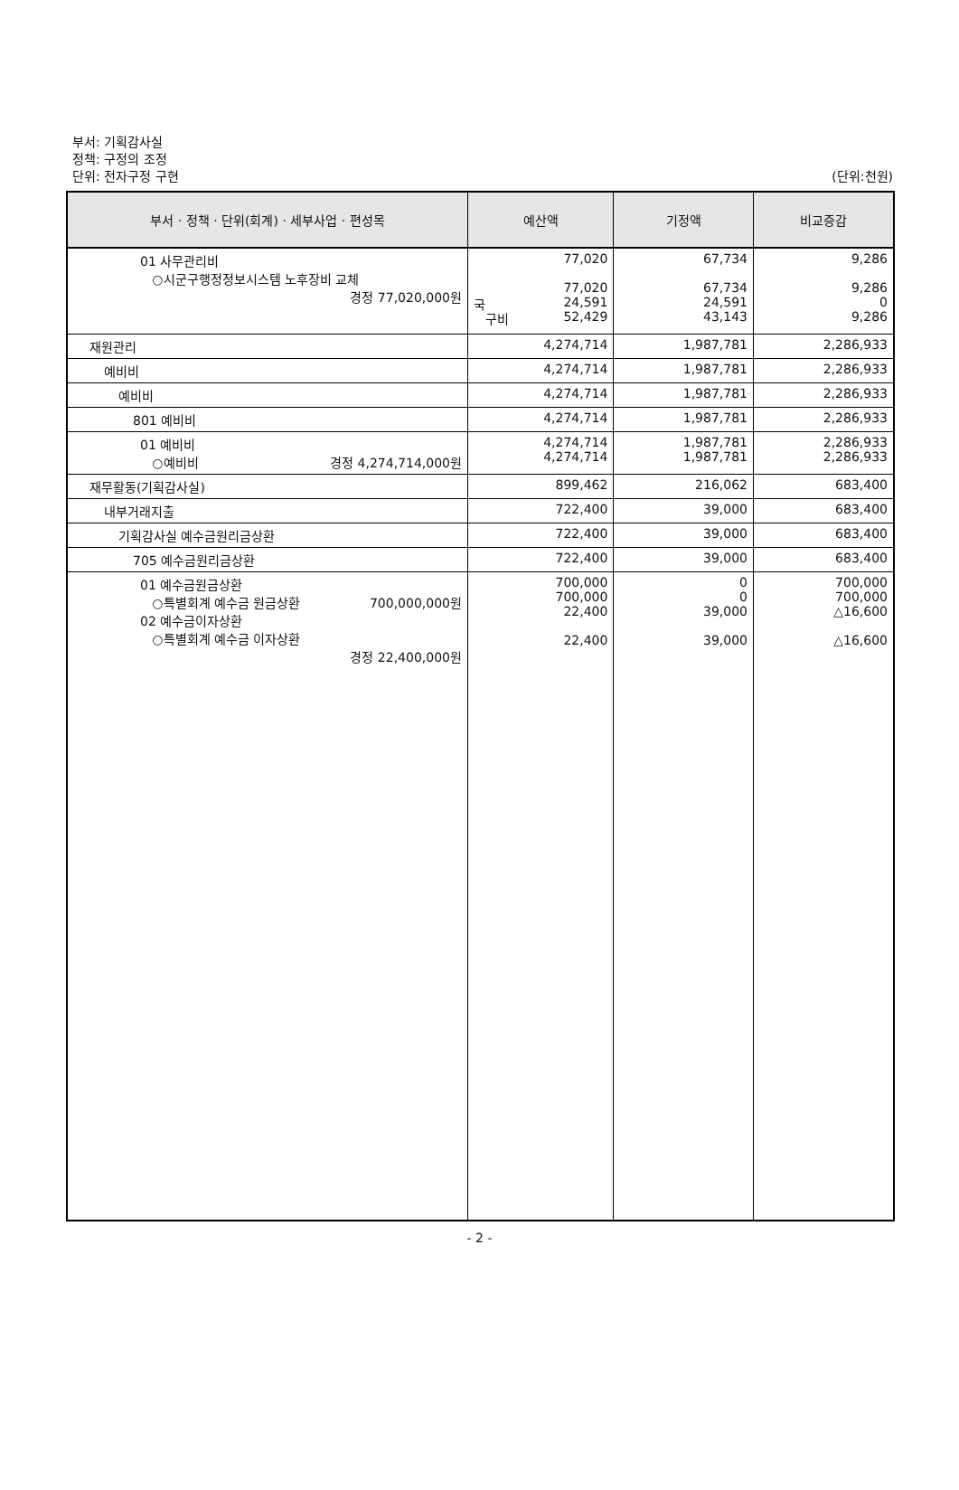부서: 기획감사실
정책: 구정의 조정
단위: 전자구정 구현
(단위:천원)
| 부서 · 정책 · 단위(회계) · 세부사업 · 편성목 | 예산액 | 기정액 | 비교증감 |
| --- | --- | --- | --- |
| 01 사무관리비 ○시군구행정정보시스템 노후장비 교체 경정 77,020,000원 | 77,020 77,020 국 24,591 구비 52,429 | 67,734 67,734 24,591 43,143 | 9,286 9,286 0 9,286 |
| 재원관리 | 4,274,714 | 1,987,781 | 2,286,933 |
| 예비비 | 4,274,714 | 1,987,781 | 2,286,933 |
| 예비비 | 4,274,714 | 1,987,781 | 2,286,933 |
| 801 예비비 | 4,274,714 | 1,987,781 | 2,286,933 |
| 01 예비비 ○예비비 경정 4,274,714,000원 | 4,274,714 4,274,714 | 1,987,781 1,987,781 | 2,286,933 2,286,933 |
| 재무활동(기획감사실) | 899,462 | 216,062 | 683,400 |
| 내부거래지출 | 722,400 | 39,000 | 683,400 |
| 기획감사실 예수금원리금상환 | 722,400 | 39,000 | 683,400 |
| 705 예수금원리금상환 | 722,400 | 39,000 | 683,400 |
| 01 예수금원금상환 ○특별회계 예수금 원금상환 700,000,000원 02 예수금이자상환 ○특별회계 예수금 이자상환 경정 22,400,000원 | 700,000 700,000 22,400 22,400 | 0 0 39,000 39,000 | 700,000 700,000 △16,600 △16,600 |
- 2 -